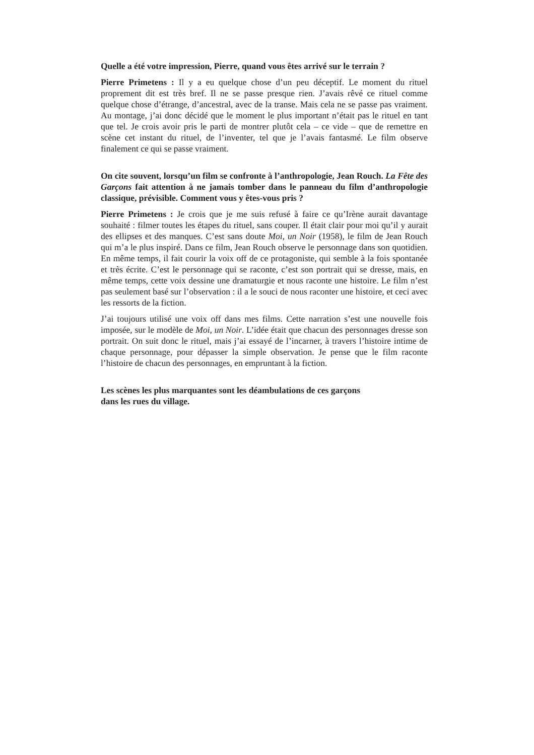Quelle a été votre impression, Pierre, quand vous êtes arrivé sur le terrain ?
Pierre Primetens : Il y a eu quelque chose d’un peu déceptif. Le moment du rituel proprement dit est très bref. Il ne se passe presque rien. J’avais rêvé ce rituel comme quelque chose d’étrange, d’ancestral, avec de la transe. Mais cela ne se passe pas vraiment. Au montage, j’ai donc décidé que le moment le plus important n’était pas le rituel en tant que tel. Je crois avoir pris le parti de montrer plutôt cela – ce vide – que de remettre en scène cet instant du rituel, de l’inventer, tel que je l’avais fantasmé. Le film observe finalement ce qui se passe vraiment.
On cite souvent, lorsqu’un film se confronte à l’anthropologie, Jean Rouch. La Fête des Garçons fait attention à ne jamais tomber dans le panneau du film d’anthropologie classique, prévisible. Comment vous y êtes-vous pris ?
Pierre Primetens : Je crois que je me suis refusé à faire ce qu’Irène aurait davantage souhaité : filmer toutes les étapes du rituel, sans couper. Il était clair pour moi qu’il y aurait des ellipses et des manques. C’est sans doute Moi, un Noir (1958), le film de Jean Rouch qui m’a le plus inspiré. Dans ce film, Jean Rouch observe le personnage dans son quotidien. En même temps, il fait courir la voix off de ce protagoniste, qui semble à la fois spontanée et très écrite. C’est le personnage qui se raconte, c’est son portrait qui se dresse, mais, en même temps, cette voix dessine une dramaturgie et nous raconte une histoire. Le film n’est pas seulement basé sur l’observation : il a le souci de nous raconter une histoire, et ceci avec les ressorts de la fiction.
J’ai toujours utilisé une voix off dans mes films. Cette narration s’est une nouvelle fois imposée, sur le modèle de Moi, un Noir. L’idée était que chacun des personnages dresse son portrait. On suit donc le rituel, mais j’ai essayé de l’incarner, à travers l’histoire intime de chaque personnage, pour dépasser la simple observation. Je pense que le film raconte l’histoire de chacun des personnages, en empruntant à la fiction.
Les scènes les plus marquantes sont les déambulations de ces garçons
dans les rues du village.